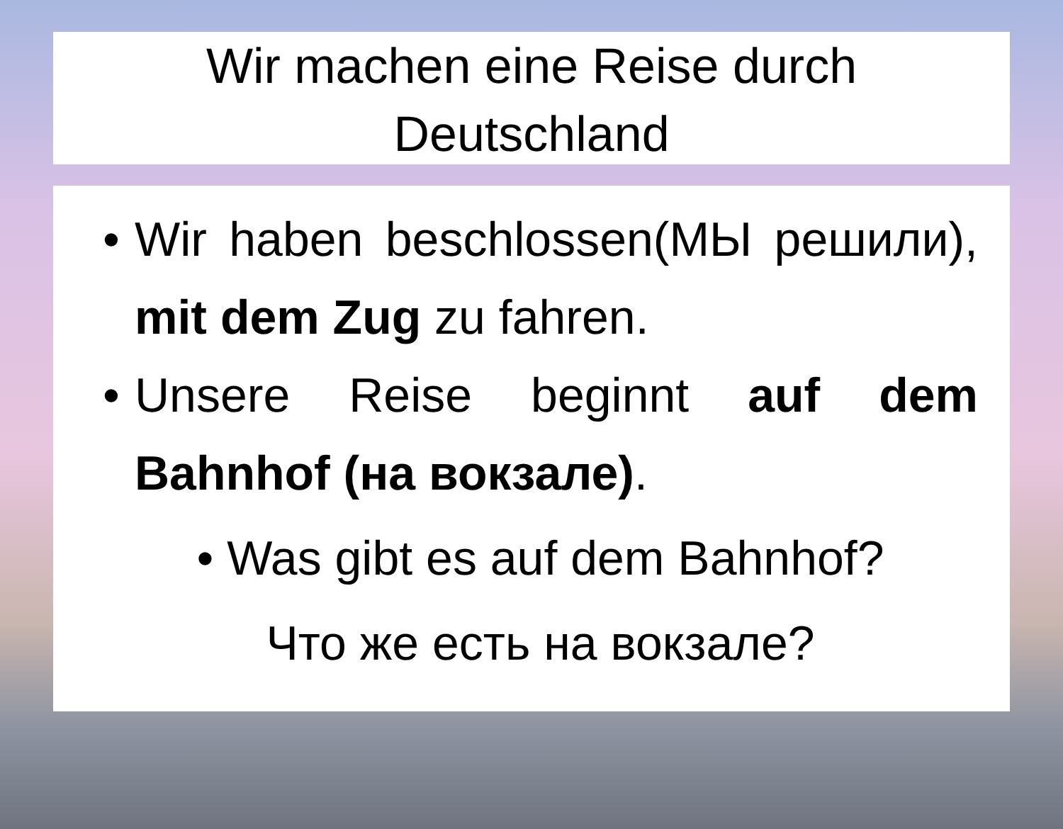Wir machen eine Reise durch
Deutschland
• Wir haben beschlossen(МЫ решили), mit dem Zug zu fahren.
• Unsere Reise beginnt auf dem Bahnhof (на вокзале).
• Was gibt es auf dem Bahnhof?
Что же есть на вокзале?